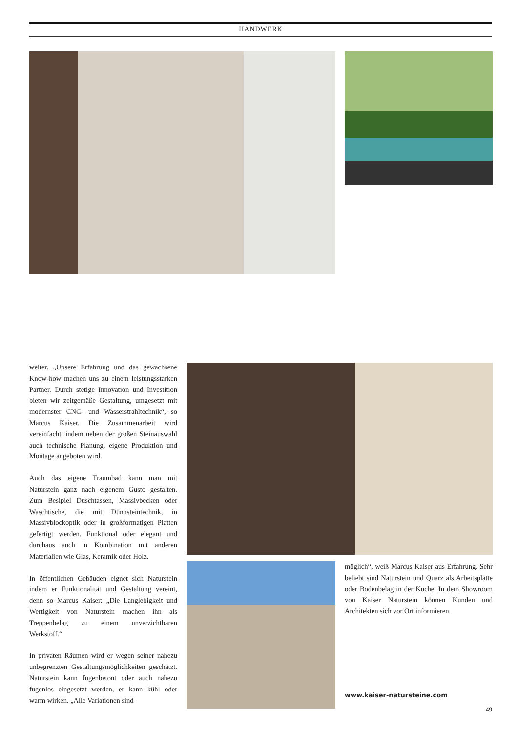HANDWERK
weiter. „Unsere Erfahrung und das gewachsene Know-how machen uns zu einem leistungsstarken Partner. Durch stetige Innovation und Investition bieten wir zeitgemäße Gestaltung, umgesetzt mit modernster CNC- und Wasserstrahltechnik“, so Marcus Kaiser. Die Zusammenarbeit wird vereinfacht, indem neben der großen Steinauswahl auch technische Planung, eigene Produktion und Montage angeboten wird.
Auch das eigene Traumbad kann man mit Naturstein ganz nach eigenem Gusto gestalten. Zum Besipiel Duschtassen, Massivbecken oder Waschtische, die mit Dünnsteintechnik, in Massivblockoptik oder in großformatigen Platten gefertigt werden. Funktional oder elegant und durchaus auch in Kombination mit anderen Materialien wie Glas, Keramik oder Holz.
In öffentlichen Gebäuden eignet sich Naturstein indem er Funktionalität und Gestaltung vereint, denn so Marcus Kaiser: „Die Langlebigkeit und Wertigkeit von Naturstein machen ihn als Treppenbelag zu einem unverzichtbaren Werkstoff.“
In privaten Räumen wird er wegen seiner nahezu unbegrenzten Gestaltungsmöglichkeiten geschätzt. Naturstein kann fugenbetont oder auch nahezu fugenlos eingesetzt werden, er kann kühl oder warm wirken. „Alle Variationen sind
möglich“, weiß Marcus Kaiser aus Erfahrung. Sehr beliebt sind Naturstein und Quarz als Arbeitsplatte oder Bodenbelag in der Küche. In dem Showroom von Kaiser Naturstein können Kunden und Architekten sich vor Ort informieren.
www.kaiser-natursteine.com
49